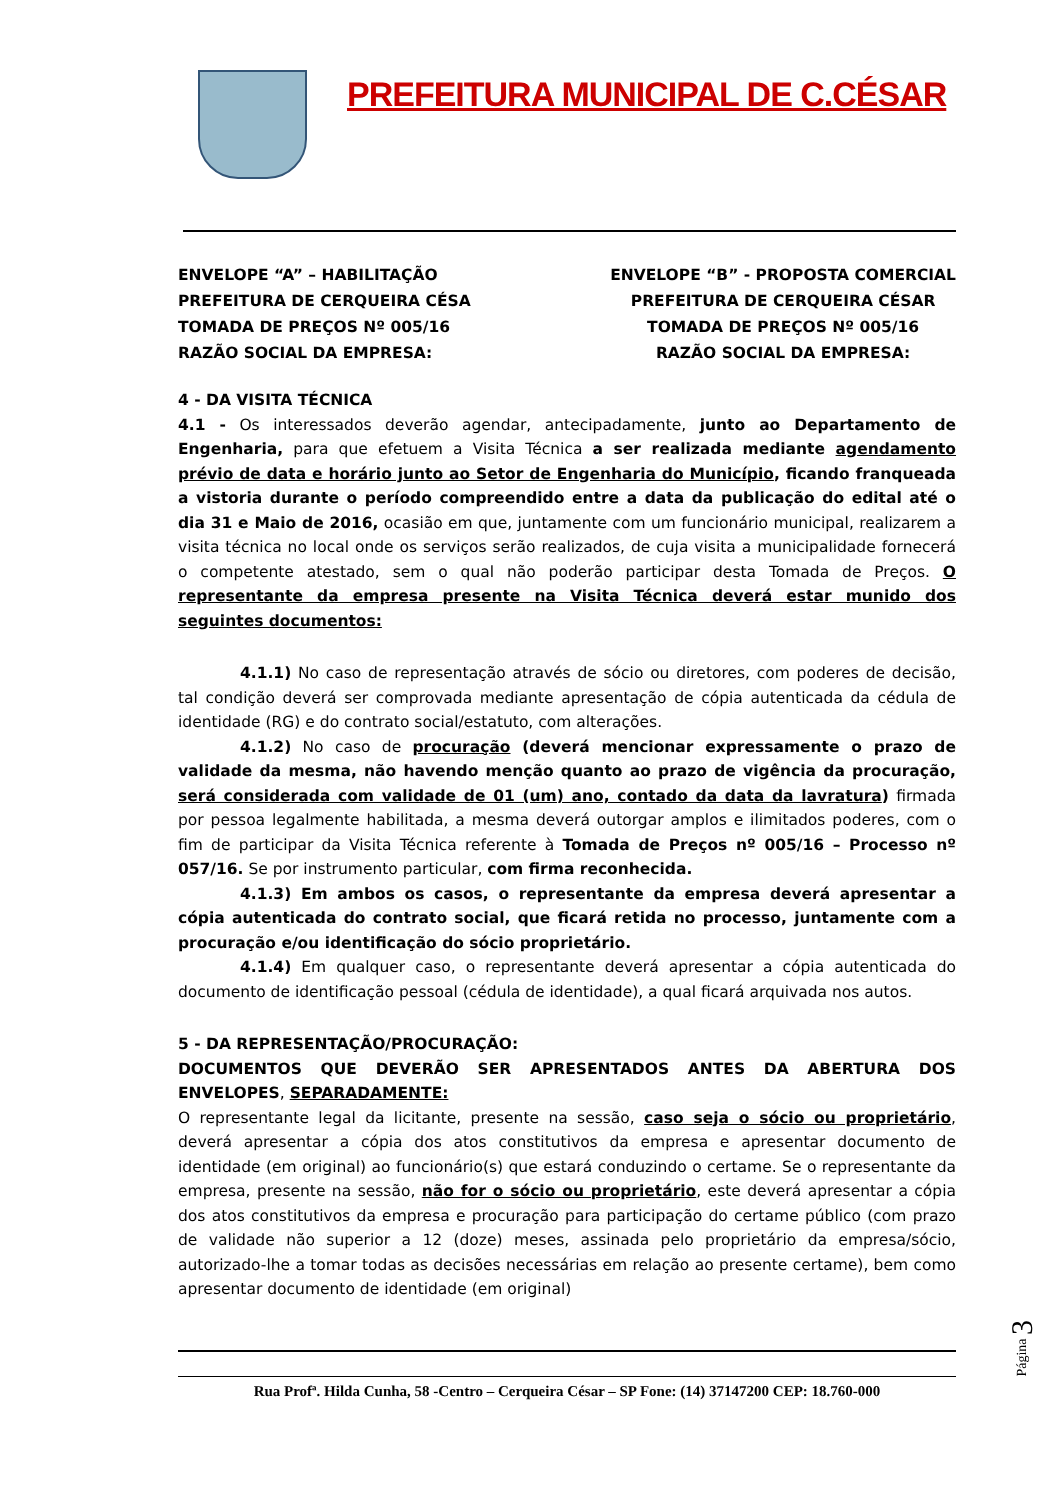PREFEITURA MUNICIPAL DE C.CÉSAR
ENVELOPE “A” – HABILITAÇÃO
PREFEITURA DE CERQUEIRA CÉSA
TOMADA DE PREÇOS Nº 005/16
RAZÃO SOCIAL DA EMPRESA:
ENVELOPE “B” - PROPOSTA COMERCIAL
PREFEITURA DE CERQUEIRA CÉSAR
TOMADA DE PREÇOS Nº 005/16
RAZÃO SOCIAL DA EMPRESA:
4 - DA VISITA TÉCNICA
4.1 - Os interessados deverão agendar, antecipadamente, junto ao Departamento de Engenharia, para que efetuem a Visita Técnica a ser realizada mediante agendamento prévio de data e horário junto ao Setor de Engenharia do Município, ficando franqueada a vistoria durante o período compreendido entre a data da publicação do edital até o dia 31 e Maio de 2016, ocasião em que, juntamente com um funcionário municipal, realizarem a visita técnica no local onde os serviços serão realizados, de cuja visita a municipalidade fornecerá o competente atestado, sem o qual não poderão participar desta Tomada de Preços. O representante da empresa presente na Visita Técnica deverá estar munido dos seguintes documentos:
4.1.1) No caso de representação através de sócio ou diretores, com poderes de decisão, tal condição deverá ser comprovada mediante apresentação de cópia autenticada da cédula de identidade (RG) e do contrato social/estatuto, com alterações.
4.1.2) No caso de procuração (deverá mencionar expressamente o prazo de validade da mesma, não havendo menção quanto ao prazo de vigência da procuração, será considerada com validade de 01 (um) ano, contado da data da lavratura) firmada por pessoa legalmente habilitada, a mesma deverá outorgar amplos e ilimitados poderes, com o fim de participar da Visita Técnica referente à Tomada de Preços nº 005/16 – Processo nº 057/16. Se por instrumento particular, com firma reconhecida.
4.1.3) Em ambos os casos, o representante da empresa deverá apresentar a cópia autenticada do contrato social, que ficará retida no processo, juntamente com a procuração e/ou identificação do sócio proprietário.
4.1.4) Em qualquer caso, o representante deverá apresentar a cópia autenticada do documento de identificação pessoal (cédula de identidade), a qual ficará arquivada nos autos.
5 - DA REPRESENTAÇÃO/PROCURAÇÃO:
DOCUMENTOS QUE DEVERÃO SER APRESENTADOS ANTES DA ABERTURA DOS ENVELOPES, SEPARADAMENTE:
O representante legal da licitante, presente na sessão, caso seja o sócio ou proprietário, deverá apresentar a cópia dos atos constitutivos da empresa e apresentar documento de identidade (em original) ao funcionário(s) que estará conduzindo o certame. Se o representante da empresa, presente na sessão, não for o sócio ou proprietário, este deverá apresentar a cópia dos atos constitutivos da empresa e procuração para participação do certame público (com prazo de validade não superior a 12 (doze) meses, assinada pelo proprietário da empresa/sócio, autorizado-lhe a tomar todas as decisões necessárias em relação ao presente certame), bem como apresentar documento de identidade (em original)
Rua Profª. Hilda Cunha, 58 -Centro – Cerqueira César – SP Fone: (14) 37147200 CEP: 18.760-000
Página 3